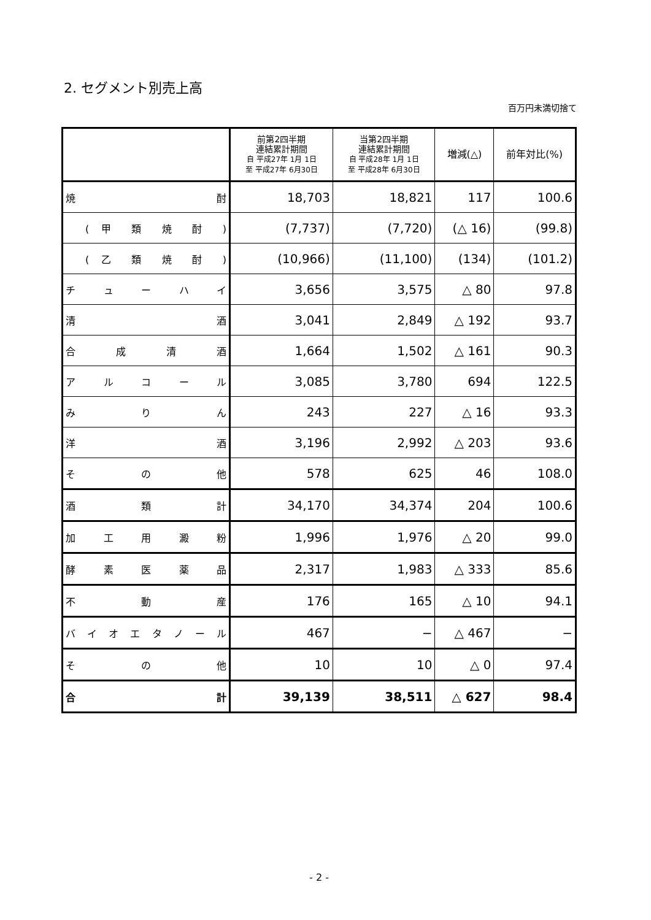2. セグメント別売上高
百万円未満切捨て
| | 前第2四半期 連結累計期間 自 平成27年 1月 1日 至 平成27年 6月30日 | 当第2四半期 連結累計期間 自 平成28年 1月 1日 至 平成28年 6月30日 | 増減(△) | 前年対比(%) |
| --- | --- | --- | --- | --- |
| 焼 酎 | 18,703 | 18,821 | 117 | 100.6 |
| ( 甲 類 焼 酎 ) | (7,737) | (7,720) | (△ 16) | (99.8) |
| ( 乙 類 焼 酎 ) | (10,966) | (11,100) | (134) | (101.2) |
| チ ュ ー ハ イ | 3,656 | 3,575 | △ 80 | 97.8 |
| 清 酒 | 3,041 | 2,849 | △ 192 | 93.7 |
| 合 成 清 酒 | 1,664 | 1,502 | △ 161 | 90.3 |
| ア ル コ ー ル | 3,085 | 3,780 | 694 | 122.5 |
| み り ん | 243 | 227 | △ 16 | 93.3 |
| 洋 酒 | 3,196 | 2,992 | △ 203 | 93.6 |
| そ の 他 | 578 | 625 | 46 | 108.0 |
| 酒 類 計 | 34,170 | 34,374 | 204 | 100.6 |
| 加 工 用 澱 粉 | 1,996 | 1,976 | △ 20 | 99.0 |
| 酵 素 医 薬 品 | 2,317 | 1,983 | △ 333 | 85.6 |
| 不 動 産 | 176 | 165 | △ 10 | 94.1 |
| バ イ オ エ タ ノ ー ル | 467 | − | △ 467 | − |
| そ の 他 | 10 | 10 | △ 0 | 97.4 |
| 合 計 | 39,139 | 38,511 | △ 627 | 98.4 |
- 2 -